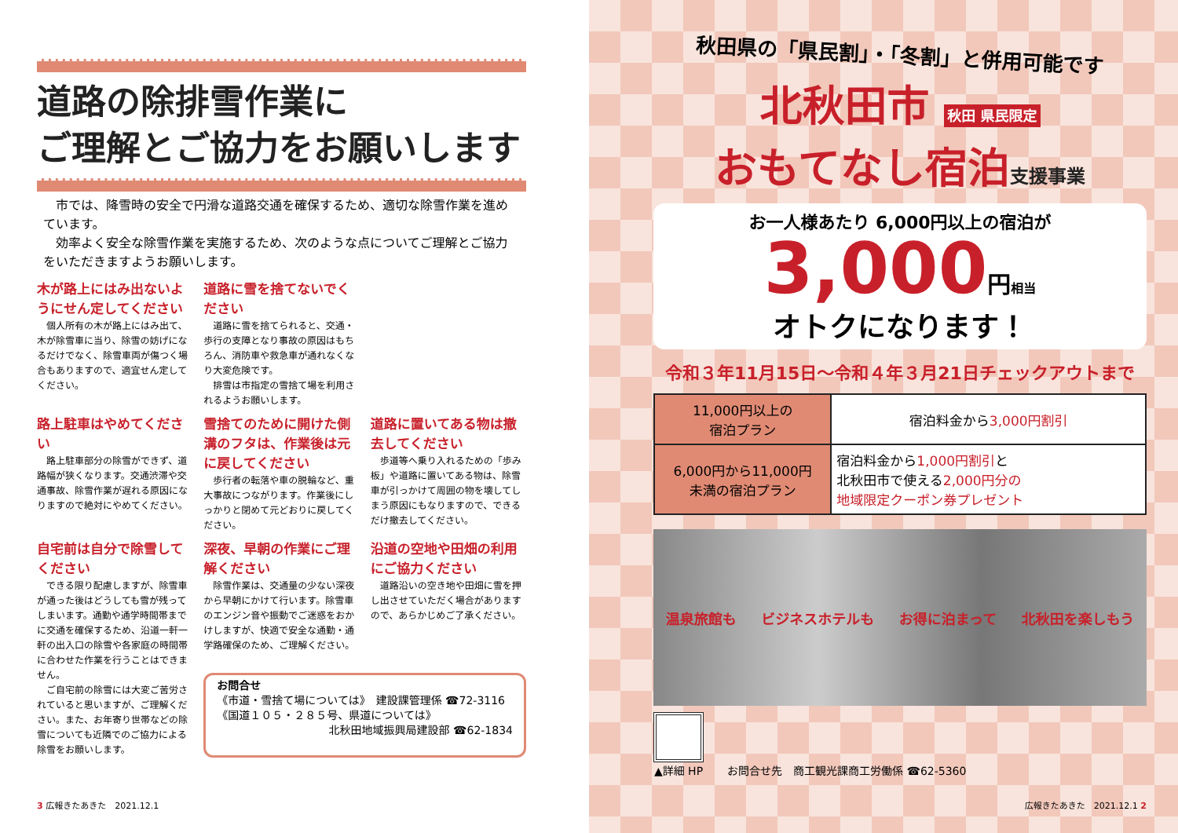道路の除排雪作業に
ご理解とご協力をお願いします
　市では、降雪時の安全で円滑な道路交通を確保するため、適切な除雪作業を進めています。
　効率よく安全な除雪作業を実施するため、次のような点についてご理解とご協力をいただきますようお願いします。
木が路上にはみ出ないようにせん定してください
　個人所有の木が路上にはみ出て、木が除雪車に当り、除雪の妨げになるだけでなく、除雪車両が傷つく場合もありますので、適宜せん定してください。
道路に雪を捨てないでください
　道路に雪を捨てられると、交通・歩行の支障となり事故の原因はもちろん、消防車や救急車が通れなくなり大変危険です。
　排雪は市指定の雪捨て場を利用されるようお願いします。
路上駐車はやめてください
　路上駐車部分の除雪ができず、道路幅が狭くなります。交通渋滞や交通事故、除雪作業が遅れる原因になりますので絶対にやめてください。
雪捨てのために開けた側溝のフタは、作業後は元に戻してください
　歩行者の転落や車の脱輪など、重大事故につながります。作業後にしっかりと閉めて元どおりに戻してください。
道路に置いてある物は撤去してください
　歩道等へ乗り入れるための「歩み板」や道路に置いてある物は、除雪車が引っかけて周囲の物を壊してしまう原因にもなりますので、できるだけ撤去してください。
自宅前は自分で除雪してください
　できる限り配慮しますが、除雪車が通った後はどうしても雪が残ってしまいます。通勤や通学時間帯までに交通を確保するため、沿道一軒一軒の出入口の除雪や各家庭の時間帯に合わせた作業を行うことはできません。
　ご自宅前の除雪には大変ご苦労されていると思いますが、ご理解ください。また、お年寄り世帯などの除雪についても近隣でのご協力による除雪をお願いします。
深夜、早朝の作業にご理解ください
　除雪作業は、交通量の少ない深夜から早朝にかけて行います。除雪車のエンジン音や振動でご迷惑をおかけしますが、快適で安全な通勤・通学路確保のため、ご理解ください。
沿道の空地や田畑の利用にご協力ください
　道路沿いの空き地や田畑に雪を押し出させていただく場合がありますので、あらかじめご了承ください。
お問合せ
《市道・雪捨て場については》　建設課管理係 ☎72-3116
《国道１０５・２８５号、県道については》
北秋田地域振興局建設部 ☎62-1834
3 広報きたあきた　2021.12.1
秋田県の「県民割」・「冬割」と併用可能です
北秋田市 秋田 県民限定
おもてなし宿泊支援事業
お一人様あたり 6,000円以上の宿泊が
3,000 円相当
オトクになります！
令和３年11月15日～令和４年３月21日チェックアウトまで
| 11,000円以上の 宿泊プラン | 宿泊料金から 3,000円割引 |
| 6,000円から11,000円 未満の宿泊プラン | 宿泊料金から 1,000円割引 と 北秋田市で使える 2,000円分の 地域限定クーポン券プレゼント |
温泉旅館も ビジネスホテルも お得に泊まって 北秋田を楽しもう
▲詳細 HP
お問合せ先　商工観光課商工労働係 ☎62-5360
広報きたあきた　2021.12.1 2